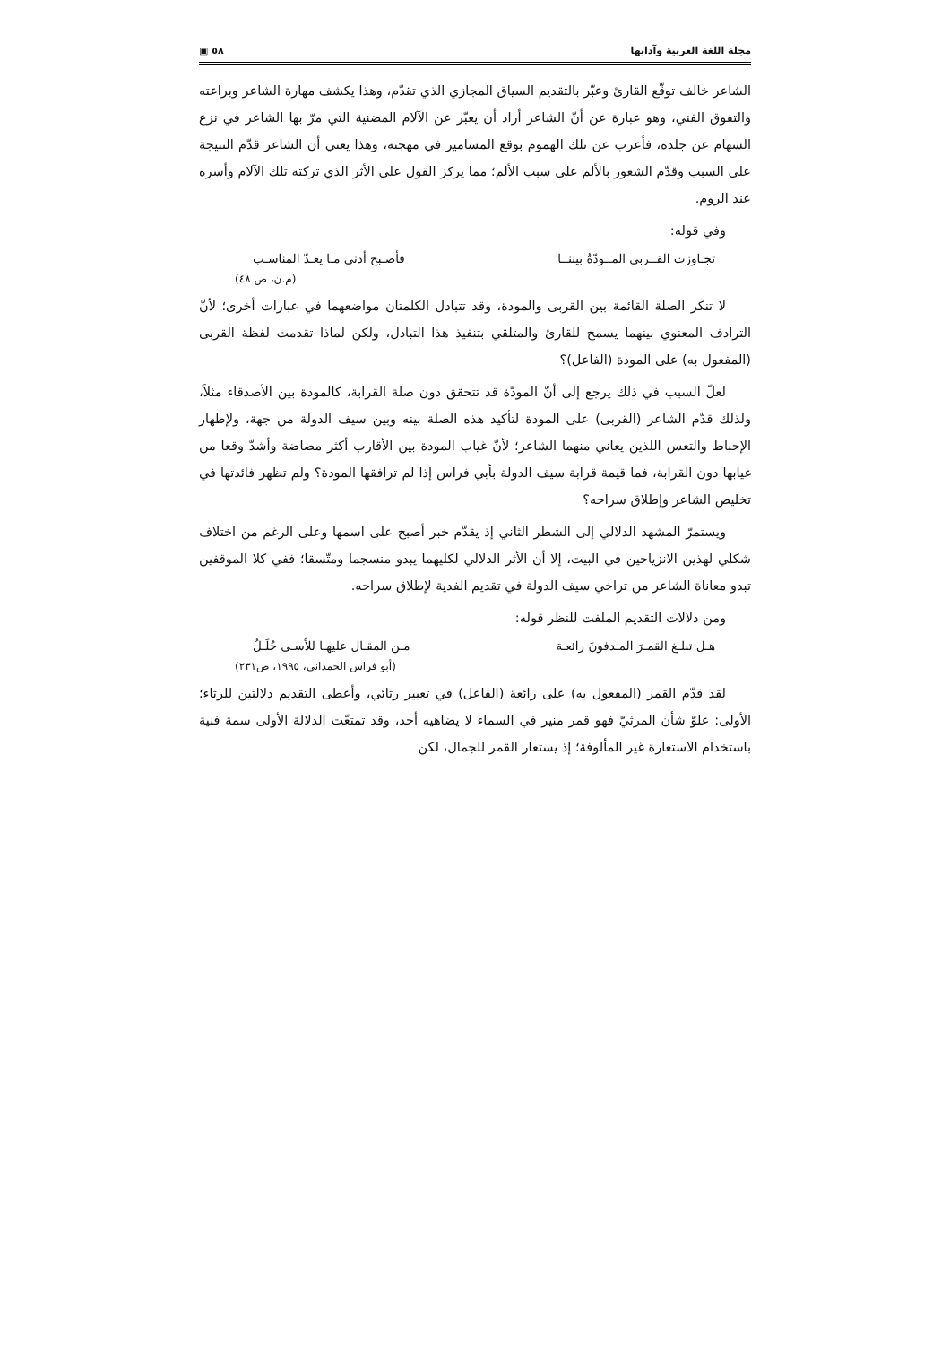مجلة اللغة العربية وآدابها ٥٨ ▣
الشاعر خالف توقّع القارئ وعبّر بالتقديم السياق المجازي الذي تقدّم، وهذا يكشف مهارة الشاعر وبراعته والتفوق الفني، وهو عبارة عن أنّ الشاعر أراد أن يعبّر عن الآلام المضنية التي مرّ بها الشاعر في نزع السهام عن جلده، فأعرب عن تلك الهموم بوقع المسامير في مهجته، وهذا يعني أن الشاعر قدّم النتيجة على السبب وقدّم الشعور بالألم على سبب الألم؛ مما يركز القول على الأثر الذي تركته تلك الآلام وأسره عند الروم.
وفي قوله:
تجـاوزت القــربى المــودّةُ بيننــا فأصـبح أدنى مـا يعـدّ المناسـب
(م.ن، ص ٤٨)
لا تنكر الصلة القائمة بين القربى والمودة، وقد تتبادل الكلمتان مواضعهما في عبارات أخرى؛ لأنّ الترادف المعنوي بينهما يسمح للقارئ والمتلقي بتنفيذ هذا التبادل، ولكن لماذا تقدمت لفظة القربى (المفعول به) على المودة (الفاعل)؟
لعلّ السبب في ذلك يرجع إلى أنّ المودّة قد تتحقق دون صلة القرابة، كالمودة بين الأصدقاء مثلاً، ولذلك قدّم الشاعر (القربى) على المودة لتأكيد هذه الصلة بينه وبين سيف الدولة من جهة، ولإظهار الإحباط والتعس اللذين يعاني منهما الشاعر؛ لأنّ غياب المودة بين الأقارب أكثر مضاضة وأشدّ وقعا من غيابها دون القرابة، فما قيمة قرابة سيف الدولة بأبي فراس إذا لم ترافقها المودة؟ ولم تظهر فائدتها في تخليص الشاعر وإطلاق سراحه؟
ويستمرّ المشهد الدلالي إلى الشطر الثاني إذ يقدّم خبر أصبح على اسمها وعلى الرغم من اختلاف شكلي لهذين الانزياحين في البيت، إلا أن الأثر الدلالي لكليهما يبدو منسجما ومتّسقا؛ ففي كلا الموقفين تبدو معاناة الشاعر من تراخي سيف الدولة في تقديم الفدية لإطلاق سراحه.
ومن دلالات التقديم الملفت للنظر قوله:
هـل تبلـغ القمـرَ المـدفونَ رائعـة مـن المقـال عليهـا للأَسـى حُلَـلُ
(أبو فراس الحمداني، ١٩٩٥، ص٢٣١)
لقد قدّم القمر (المفعول به) على رائعة (الفاعل) في تعبير رثائي، وأعطى التقديم دلالتين للرثاء؛ الأولى: علوّ شأن المرثيّ فهو قمر منير في السماء لا يضاهيه أحد، وقد تمتعّت الدلالة الأولى سمة فنية باستخدام الاستعارة غير المألوفة؛ إذ يستعار القمر للجمال، لكن